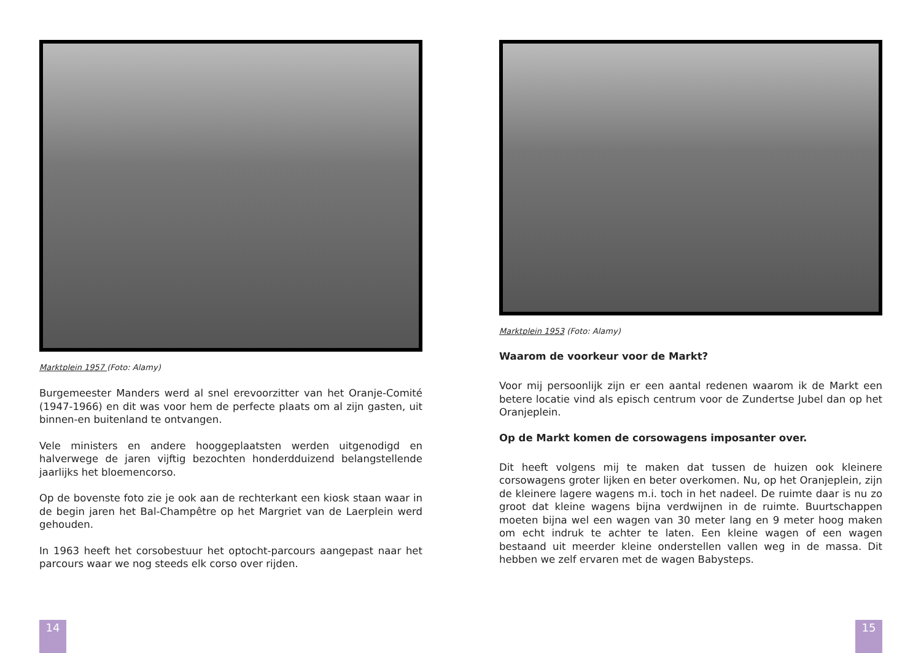Marktplein 1957 (Foto: Alamy)
Burgemeester Manders werd al snel erevoorzitter van het Oranje-Comité (1947-1966) en dit was voor hem de perfecte plaats om al zijn gasten, uit binnen-en buitenland te ontvangen.
Vele ministers en andere hooggeplaatsten werden uitgenodigd en halverwege de jaren vijftig bezochten honderdduizend belangstellende jaarlijks het bloemencorso.
Op de bovenste foto zie je ook aan de rechterkant een kiosk staan waar in de begin jaren het Bal-Champêtre op het Margriet van de Laerplein werd gehouden.
In 1963 heeft het corsobestuur het optocht-parcours aangepast naar het parcours waar we nog steeds elk corso over rijden.
14
Marktplein 1953 (Foto: Alamy)
Waarom de voorkeur voor de Markt?
Voor mij persoonlijk zijn er een aantal redenen waarom ik de Markt een betere locatie vind als episch centrum voor de Zundertse Jubel dan op het Oranjeplein.
Op de Markt komen de corsowagens imposanter over.
Dit heeft volgens mij te maken dat tussen de huizen ook kleinere corsowagens groter lijken en beter overkomen. Nu, op het Oranjeplein, zijn de kleinere lagere wagens m.i. toch in het nadeel. De ruimte daar is nu zo groot dat kleine wagens bijna verdwijnen in de ruimte. Buurtschappen moeten bijna wel een wagen van 30 meter lang en 9 meter hoog maken om echt indruk te achter te laten. Een kleine wagen of een wagen bestaand uit meerder kleine onderstellen vallen weg in de massa. Dit hebben we zelf ervaren met de wagen Babysteps.
15